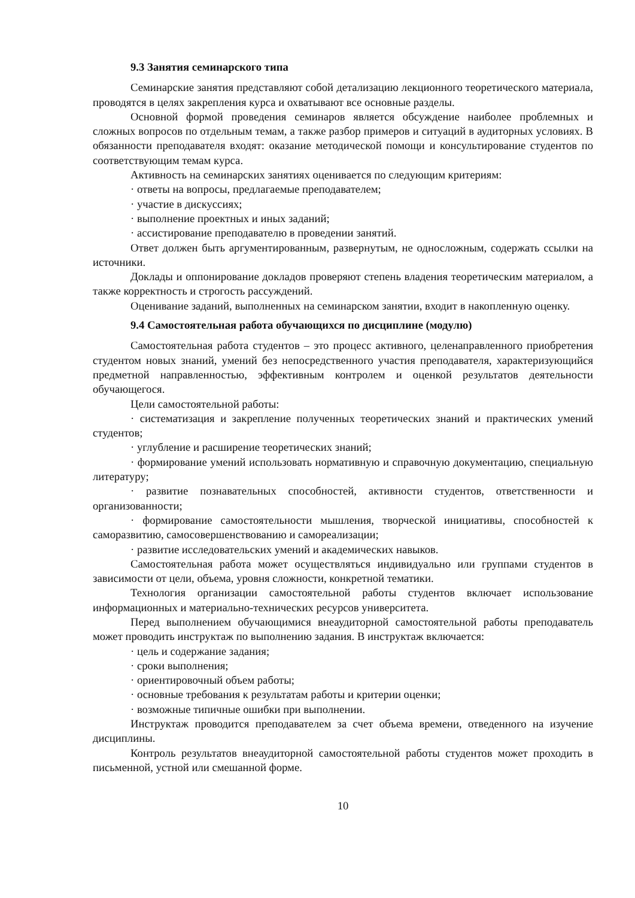9.3 Занятия семинарского типа
Семинарские занятия представляют собой детализацию лекционного теоретического материала, проводятся в целях закрепления курса и охватывают все основные разделы.
Основной формой проведения семинаров является обсуждение наиболее проблемных и сложных вопросов по отдельным темам, а также разбор примеров и ситуаций в аудиторных условиях. В обязанности преподавателя входят: оказание методической помощи и консультирование студентов по соответствующим темам курса.
Активность на семинарских занятиях оценивается по следующим критериям:
· ответы на вопросы, предлагаемые преподавателем;
· участие в дискуссиях;
· выполнение проектных и иных заданий;
· ассистирование преподавателю в проведении занятий.
Ответ должен быть аргументированным, развернутым, не односложным, содержать ссылки на источники.
Доклады и оппонирование докладов проверяют степень владения теоретическим материалом, а также корректность и строгость рассуждений.
Оценивание заданий, выполненных на семинарском занятии, входит в накопленную оценку.
9.4 Самостоятельная работа обучающихся по дисциплине (модулю)
Самостоятельная работа студентов – это процесс активного, целенаправленного приобретения студентом новых знаний, умений без непосредственного участия преподавателя, характеризующийся предметной направленностью, эффективным контролем и оценкой результатов деятельности обучающегося.
Цели самостоятельной работы:
· систематизация и закрепление полученных теоретических знаний и практических умений студентов;
· углубление и расширение теоретических знаний;
· формирование умений использовать нормативную и справочную документацию, специальную литературу;
· развитие познавательных способностей, активности студентов, ответственности и организованности;
· формирование самостоятельности мышления, творческой инициативы, способностей к саморазвитию, самосовершенствованию и самореализации;
· развитие исследовательских умений и академических навыков.
Самостоятельная работа может осуществляться индивидуально или группами студентов в зависимости от цели, объема, уровня сложности, конкретной тематики.
Технология организации самостоятельной работы студентов включает использование информационных и материально-технических ресурсов университета.
Перед выполнением обучающимися внеаудиторной самостоятельной работы преподаватель может проводить инструктаж по выполнению задания. В инструктаж включается:
· цель и содержание задания;
· сроки выполнения;
· ориентировочный объем работы;
· основные требования к результатам работы и критерии оценки;
· возможные типичные ошибки при выполнении.
Инструктаж проводится преподавателем за счет объема времени, отведенного на изучение дисциплины.
Контроль результатов внеаудиторной самостоятельной работы студентов может проходить в письменной, устной или смешанной форме.
10